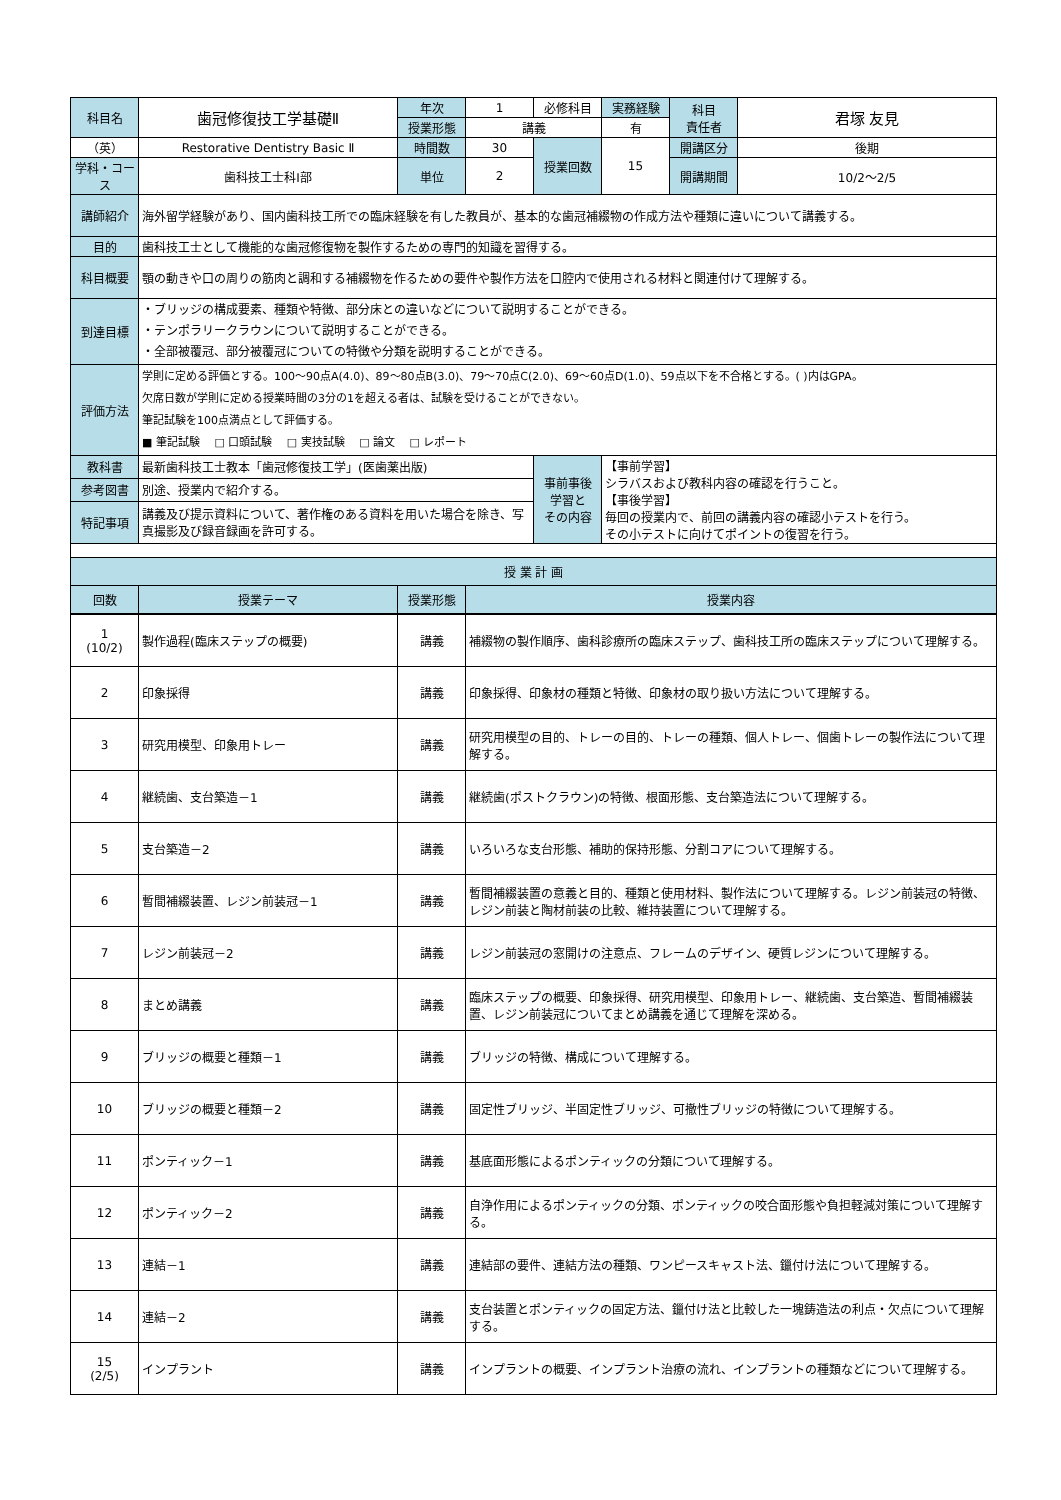| 科目名 | 歯冠修復技工学基礎Ⅱ | 年次 | 1 | 必修科目 | 実務経験 | 科目 責任者 | 君塚 友見 |
| | | 授業形態 | 講義 | | 有 | | |
| （英） | Restorative Dentistry Basic Ⅱ | 時間数 | 30 | 授業回数 | 15 | 開講区分 | 後期 |
| 学科・コース | 歯科技工士科Ⅰ部 | 単位 | 2 | | | 開講期間 | 10/2～2/5 |
| 講師紹介 | 海外留学経験があり、国内歯科技工所での臨床経験を有した教員が、基本的な歯冠補綴物の作成方法や種類に違いについて講義する。 | | | | | | |
| 目的 | 歯科技工士として機能的な歯冠修復物を製作するための専門的知識を習得する。 | | | | | | |
| 科目概要 | 顎の動きや口の周りの筋肉と調和する補綴物を作るための要件や製作方法を口腔内で使用される材料と関連付けて理解する。 | | | | | | |
| 到達目標 | ・ブリッジの構成要素、種類や特徴、部分床との違いなどについて説明することができる。 ・テンポラリークラウンについて説明することができる。 ・全部被覆冠、部分被覆冠についての特徴や分類を説明することができる。 | | | | | | |
| 評価方法 | 学則に定める評価とする。100～90点A(4.0)、89～80点B(3.0)、79～70点C(2.0)、69～60点D(1.0)、59点以下を不合格とする。( )内はGPA。 欠席日数が学則に定める授業時間の3分の1を超える者は、試験を受けることができない。 筆記試験を100点満点として評価する。 ■ 筆記試験 □ 口頭試験 □ 実技試験 □ 論文 □ レポート | | | | | | |
| 教科書 | 最新歯科技工士教本「歯冠修復技工学」(医歯薬出版) | | | 事前事後 学習と その内容 | 【事前学習】 シラバスおよび教科内容の確認を行うこと。 【事後学習】 毎回の授業内で、前回の講義内容の確認小テストを行う。 その小テストに向けてポイントの復習を行う。 | | |
| 参考図書 | 別途、授業内で紹介する。 | | | | | | |
| 特記事項 | 講義及び提示資料について、著作権のある資料を用いた場合を除き、写真撮影及び録音録画を許可する。 | | | | | | |
| 授 業 計 画 | | | | | | | |
| 回数 | 授業テーマ | 授業形態 | 授業内容 | | | | |
| 1 (10/2) | 製作過程(臨床ステップの概要) | 講義 | 補綴物の製作順序、歯科診療所の臨床ステップ、歯科技工所の臨床ステップについて理解する。 |
| 2 | 印象採得 | 講義 | 印象採得、印象材の種類と特徴、印象材の取り扱い方法について理解する。 |
| 3 | 研究用模型、印象用トレー | 講義 | 研究用模型の目的、トレーの目的、トレーの種類、個人トレー、個歯トレーの製作法について理解する。 |
| 4 | 継続歯、支台築造－1 | 講義 | 継続歯(ポストクラウン)の特徴、根面形態、支台築造法について理解する。 |
| 5 | 支台築造－2 | 講義 | いろいろな支台形態、補助的保持形態、分割コアについて理解する。 |
| 6 | 暫間補綴装置、レジン前装冠－1 | 講義 | 暫間補綴装置の意義と目的、種類と使用材料、製作法について理解する。レジン前装冠の特徴、レジン前装と陶材前装の比較、維持装置について理解する。 |
| 7 | レジン前装冠－2 | 講義 | レジン前装冠の窓開けの注意点、フレームのデザイン、硬質レジンについて理解する。 |
| 8 | まとめ講義 | 講義 | 臨床ステップの概要、印象採得、研究用模型、印象用トレー、継続歯、支台築造、暫間補綴装置、レジン前装冠についてまとめ講義を通じて理解を深める。 |
| 9 | ブリッジの概要と種類－1 | 講義 | ブリッジの特徴、構成について理解する。 |
| 10 | ブリッジの概要と種類－2 | 講義 | 固定性ブリッジ、半固定性ブリッジ、可撤性ブリッジの特徴について理解する。 |
| 11 | ポンティック－1 | 講義 | 基底面形態によるポンティックの分類について理解する。 |
| 12 | ポンティック－2 | 講義 | 自浄作用によるポンティックの分類、ポンティックの咬合面形態や負担軽減対策について理解する。 |
| 13 | 連結－1 | 講義 | 連結部の要件、連結方法の種類、ワンピースキャスト法、鑞付け法について理解する。 |
| 14 | 連結－2 | 講義 | 支台装置とポンティックの固定方法、鑞付け法と比較した一塊鋳造法の利点・欠点について理解する。 |
| 15 (2/5) | インプラント | 講義 | インプラントの概要、インプラント治療の流れ、インプラントの種類などについて理解する。 |